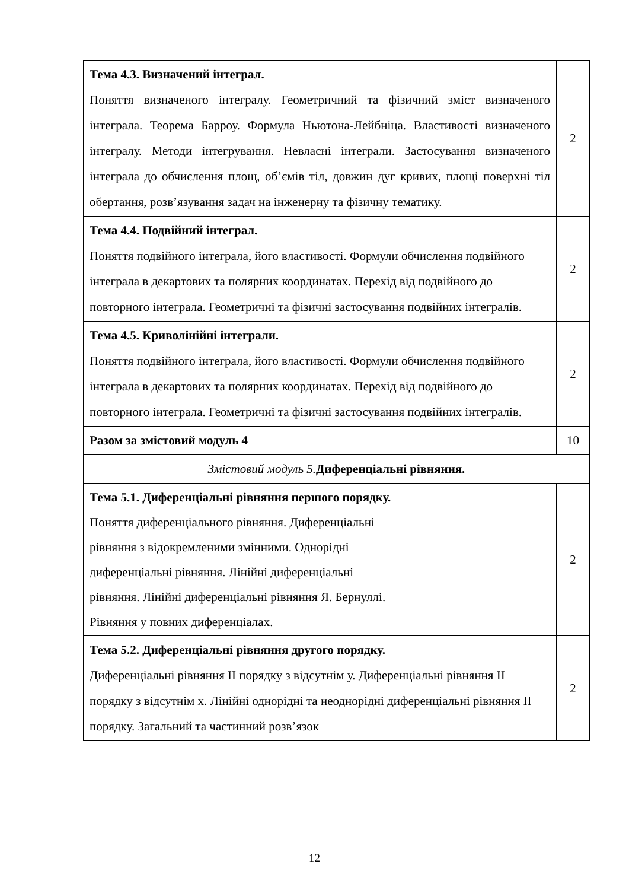| Тема 4.3. Визначений інтеграл. Поняття визначеного інтегралу. Геометричний та фізичний зміст визначеного інтеграла. Теорема Барроу. Формула Ньютона-Лейбніца. Властивості визначеного інтегралу. Методи інтегрування. Невласні інтеграли. Застосування визначеного інтеграла до обчислення площ, об’ємів тіл, довжин дуг кривих, площі поверхні тіл обертання, розв’язування задач на інженерну та фізичну тематику. | 2 |
| Тема 4.4. Подвійний інтеграл. Поняття подвійного інтеграла, його властивості. Формули обчислення подвійного інтеграла в декартових та полярних координатах. Перехід від подвійного до повторного інтеграла. Геометричні та фізичні застосування подвійних інтегралів. | 2 |
| Тема 4.5. Криволінійні інтеграли. Поняття подвійного інтеграла, його властивості. Формули обчислення подвійного інтеграла в декартових та полярних координатах. Перехід від подвійного до повторного інтеграла. Геометричні та фізичні застосування подвійних інтегралів. | 2 |
| Разом за змістовий модуль 4 | 10 |
| Змістовий модуль 5. Диференціальні рівняння. | |
| Тема 5.1. Диференціальні рівняння першого порядку. Поняття диференціального рівняння. Диференціальні рівняння з відокремленими змінними. Однорідні диференціальні рівняння. Лінійні диференціальні рівняння. Лінійні диференціальні рівняння Я. Бернуллі. Рівняння у повних диференціалах. | 2 |
| Тема 5.2. Диференціальні рівняння другого порядку. Диференціальні рівняння ІІ порядку з відсутнім у. Диференціальні рівняння ІІ порядку з відсутнім х. Лінійні однорідні та неоднорідні диференціальні рівняння ІІ порядку. Загальний та частинний розв’язок | 2 |
12